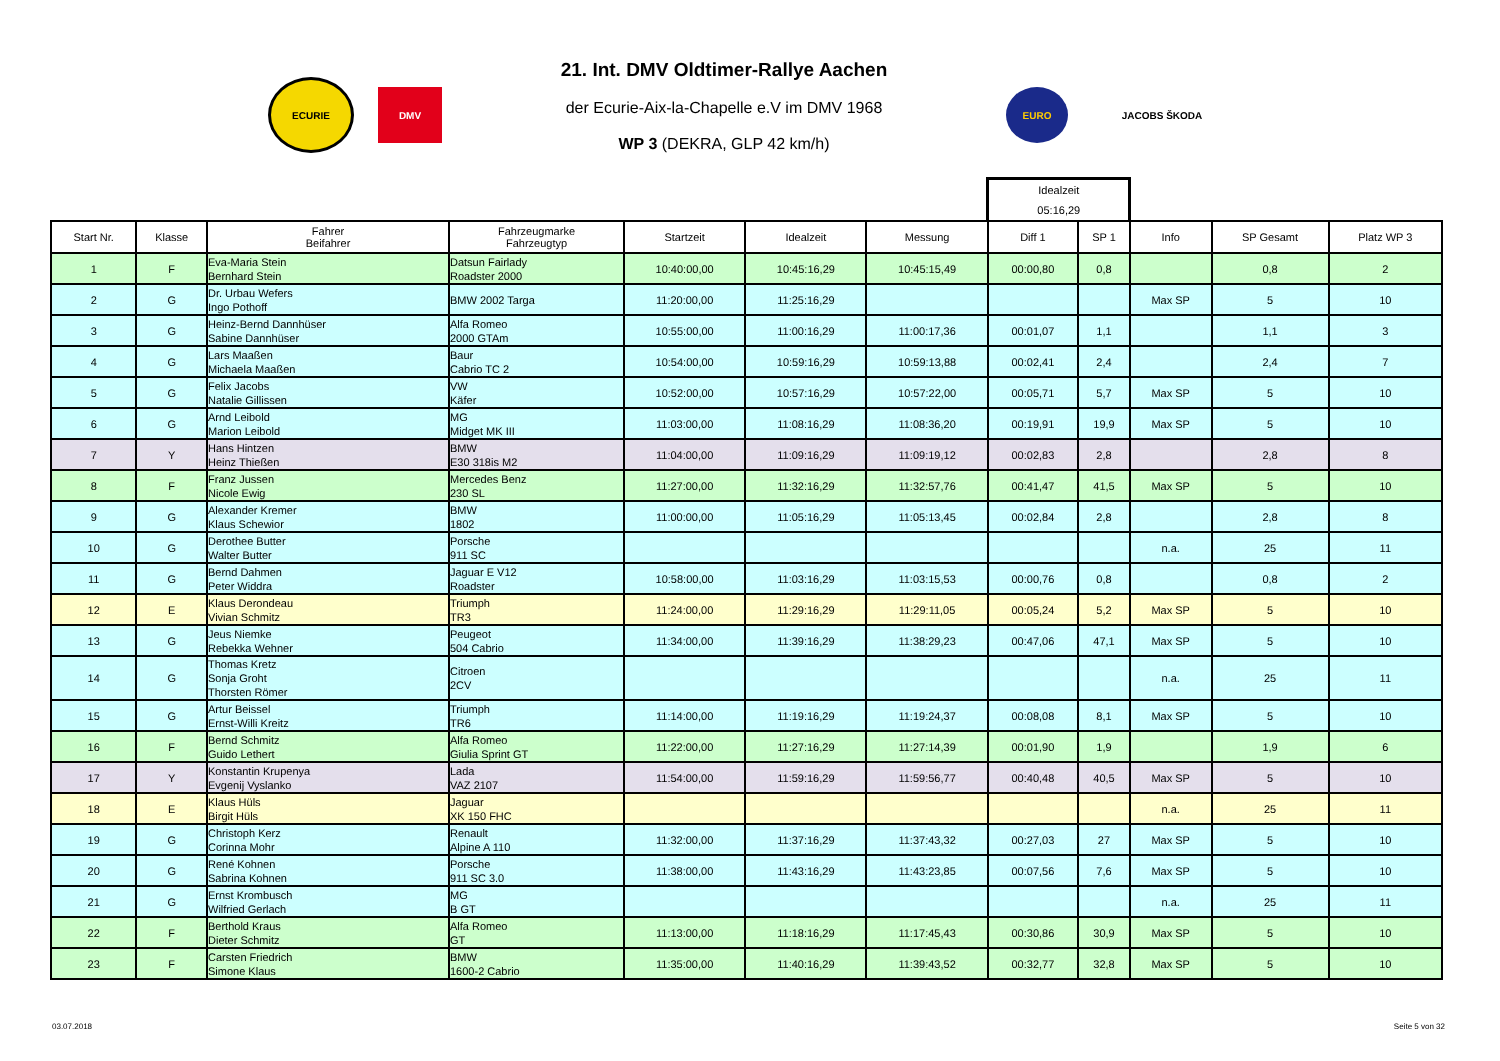ECURIE
DMV
21. Int. DMV Oldtimer-Rallye Aachen
der Ecurie-Aix-la-Chapelle e.V im DMV 1968
WP 3 (DEKRA, GLP 42 km/h)
EURO
JACOBS ŠKODA
| | | | | | | | Idealzeit 05:16,29 | | | | |
| --- | --- | --- | --- | --- | --- | --- | --- | --- | --- | --- | --- |
| Start Nr. | Klasse | Fahrer Beifahrer | Fahrzeugmarke Fahrzeugtyp | Startzeit | Idealzeit | Messung | Diff 1 | SP 1 | Info | SP Gesamt | Platz WP 3 |
| 1 | F | Eva-Maria Stein Bernhard Stein | Datsun Fairlady Roadster 2000 | 10:40:00,00 | 10:45:16,29 | 10:45:15,49 | 00:00,80 | 0,8 | | 0,8 | 2 |
| 2 | G | Dr. Urbau Wefers Ingo Pothoff | BMW 2002 Targa | 11:20:00,00 | 11:25:16,29 | | | | Max SP | 5 | 10 |
| 3 | G | Heinz-Bernd Dannhüser Sabine Dannhüser | Alfa Romeo 2000 GTAm | 10:55:00,00 | 11:00:16,29 | 11:00:17,36 | 00:01,07 | 1,1 | | 1,1 | 3 |
| 4 | G | Lars Maaßen Michaela Maaßen | Baur Cabrio TC 2 | 10:54:00,00 | 10:59:16,29 | 10:59:13,88 | 00:02,41 | 2,4 | | 2,4 | 7 |
| 5 | G | Felix Jacobs Natalie Gillissen | VW Käfer | 10:52:00,00 | 10:57:16,29 | 10:57:22,00 | 00:05,71 | 5,7 | Max SP | 5 | 10 |
| 6 | G | Arnd Leibold Marion Leibold | MG Midget MK III | 11:03:00,00 | 11:08:16,29 | 11:08:36,20 | 00:19,91 | 19,9 | Max SP | 5 | 10 |
| 7 | Y | Hans Hintzen Heinz Thießen | BMW E30 318is M2 | 11:04:00,00 | 11:09:16,29 | 11:09:19,12 | 00:02,83 | 2,8 | | 2,8 | 8 |
| 8 | F | Franz Jussen Nicole Ewig | Mercedes Benz 230 SL | 11:27:00,00 | 11:32:16,29 | 11:32:57,76 | 00:41,47 | 41,5 | Max SP | 5 | 10 |
| 9 | G | Alexander Kremer Klaus Schewior | BMW 1802 | 11:00:00,00 | 11:05:16,29 | 11:05:13,45 | 00:02,84 | 2,8 | | 2,8 | 8 |
| 10 | G | Derothee Butter Walter Butter | Porsche 911 SC | | | | | | n.a. | 25 | 11 |
| 11 | G | Bernd Dahmen Peter Widdra | Jaguar E V12 Roadster | 10:58:00,00 | 11:03:16,29 | 11:03:15,53 | 00:00,76 | 0,8 | | 0,8 | 2 |
| 12 | E | Klaus Derondeau Vivian Schmitz | Triumph TR3 | 11:24:00,00 | 11:29:16,29 | 11:29:11,05 | 00:05,24 | 5,2 | Max SP | 5 | 10 |
| 13 | G | Jeus Niemke Rebekka Wehner | Peugeot 504 Cabrio | 11:34:00,00 | 11:39:16,29 | 11:38:29,23 | 00:47,06 | 47,1 | Max SP | 5 | 10 |
| 14 | G | Thomas Kretz Sonja Groht Thorsten Römer | Citroen 2CV | | | | | | n.a. | 25 | 11 |
| 15 | G | Artur Beissel Ernst-Willi Kreitz | Triumph TR6 | 11:14:00,00 | 11:19:16,29 | 11:19:24,37 | 00:08,08 | 8,1 | Max SP | 5 | 10 |
| 16 | F | Bernd Schmitz Guido Lethert | Alfa Romeo Giulia Sprint GT | 11:22:00,00 | 11:27:16,29 | 11:27:14,39 | 00:01,90 | 1,9 | | 1,9 | 6 |
| 17 | Y | Konstantin Krupenya Evgenij Vyslanko | Lada VAZ 2107 | 11:54:00,00 | 11:59:16,29 | 11:59:56,77 | 00:40,48 | 40,5 | Max SP | 5 | 10 |
| 18 | E | Klaus Hüls Birgit Hüls | Jaguar XK 150 FHC | | | | | | n.a. | 25 | 11 |
| 19 | G | Christoph Kerz Corinna Mohr | Renault Alpine A 110 | 11:32:00,00 | 11:37:16,29 | 11:37:43,32 | 00:27,03 | 27 | Max SP | 5 | 10 |
| 20 | G | René Kohnen Sabrina Kohnen | Porsche 911 SC 3.0 | 11:38:00,00 | 11:43:16,29 | 11:43:23,85 | 00:07,56 | 7,6 | Max SP | 5 | 10 |
| 21 | G | Ernst Krombusch Wilfried Gerlach | MG B GT | | | | | | n.a. | 25 | 11 |
| 22 | F | Berthold Kraus Dieter Schmitz | Alfa Romeo GT | 11:13:00,00 | 11:18:16,29 | 11:17:45,43 | 00:30,86 | 30,9 | Max SP | 5 | 10 |
| 23 | F | Carsten Friedrich Simone Klaus | BMW 1600-2 Cabrio | 11:35:00,00 | 11:40:16,29 | 11:39:43,52 | 00:32,77 | 32,8 | Max SP | 5 | 10 |
03.07.2018 Seite 5 von 32